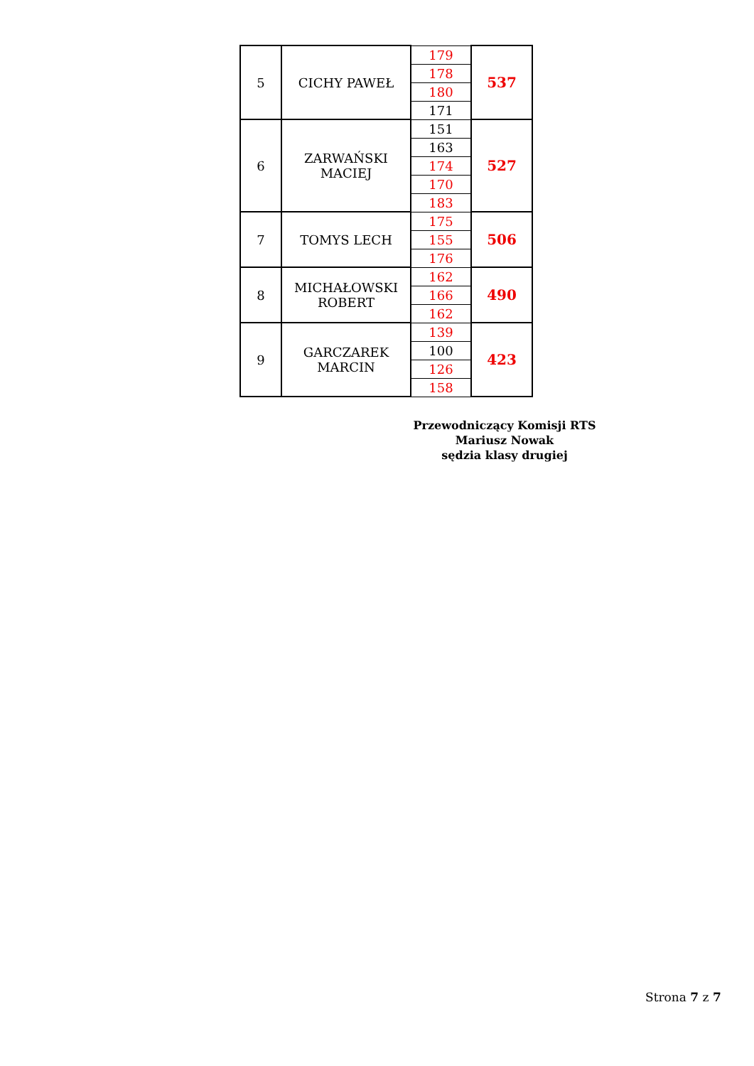| 5 | CICHY PAWEŁ | 179 | 537 |
| | | 178 | |
| | | 180 | |
| | | 171 | |
| 6 | ZARWAŃSKI MACIEJ | 151 | 527 |
| | | 163 | |
| | | 174 | |
| | | 170 | |
| | | 183 | |
| 7 | TOMYS LECH | 175 | 506 |
| | | 155 | |
| | | 176 | |
| 8 | MICHAŁOWSKI ROBERT | 162 | 490 |
| | | 166 | |
| | | 162 | |
| 9 | GARCZAREK MARCIN | 139 | 423 |
| | | 100 | |
| | | 126 | |
| | | 158 | |
Przewodniczący Komisji RTS
Mariusz Nowak
sędzia klasy drugiej
Strona 7 z 7